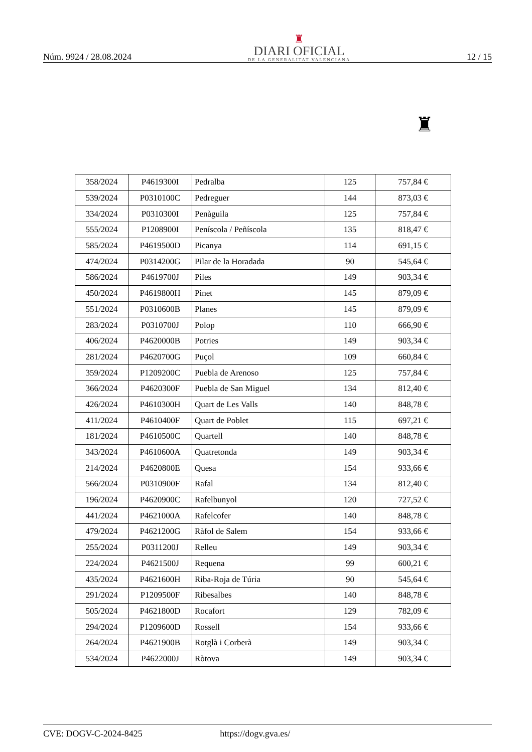Núm. 9924 / 28.08.2024
♜
DIARI OFICIAL
DE LA GENERALITAT VALENCIANA
12 / 15
♜
| 358/2024 | P4619300I | Pedralba | 125 | 757,84 € |
| 539/2024 | P0310100C | Pedreguer | 144 | 873,03 € |
| 334/2024 | P0310300I | Penàguila | 125 | 757,84 € |
| 555/2024 | P1208900I | Peníscola / Peñíscola | 135 | 818,47 € |
| 585/2024 | P4619500D | Picanya | 114 | 691,15 € |
| 474/2024 | P0314200G | Pilar de la Horadada | 90 | 545,64 € |
| 586/2024 | P4619700J | Piles | 149 | 903,34 € |
| 450/2024 | P4619800H | Pinet | 145 | 879,09 € |
| 551/2024 | P0310600B | Planes | 145 | 879,09 € |
| 283/2024 | P0310700J | Polop | 110 | 666,90 € |
| 406/2024 | P4620000B | Potries | 149 | 903,34 € |
| 281/2024 | P4620700G | Puçol | 109 | 660,84 € |
| 359/2024 | P1209200C | Puebla de Arenoso | 125 | 757,84 € |
| 366/2024 | P4620300F | Puebla de San Miguel | 134 | 812,40 € |
| 426/2024 | P4610300H | Quart de Les Valls | 140 | 848,78 € |
| 411/2024 | P4610400F | Quart de Poblet | 115 | 697,21 € |
| 181/2024 | P4610500C | Quartell | 140 | 848,78 € |
| 343/2024 | P4610600A | Quatretonda | 149 | 903,34 € |
| 214/2024 | P4620800E | Quesa | 154 | 933,66 € |
| 566/2024 | P0310900F | Rafal | 134 | 812,40 € |
| 196/2024 | P4620900C | Rafelbunyol | 120 | 727,52 € |
| 441/2024 | P4621000A | Rafelcofer | 140 | 848,78 € |
| 479/2024 | P4621200G | Ràfol de Salem | 154 | 933,66 € |
| 255/2024 | P0311200J | Relleu | 149 | 903,34 € |
| 224/2024 | P4621500J | Requena | 99 | 600,21 € |
| 435/2024 | P4621600H | Riba-Roja de Túria | 90 | 545,64 € |
| 291/2024 | P1209500F | Ribesalbes | 140 | 848,78 € |
| 505/2024 | P4621800D | Rocafort | 129 | 782,09 € |
| 294/2024 | P1209600D | Rossell | 154 | 933,66 € |
| 264/2024 | P4621900B | Rotglà i Corberà | 149 | 903,34 € |
| 534/2024 | P4622000J | Ròtova | 149 | 903,34 € |
CVE: DOGV-C-2024-8425 https://dogv.gva.es/